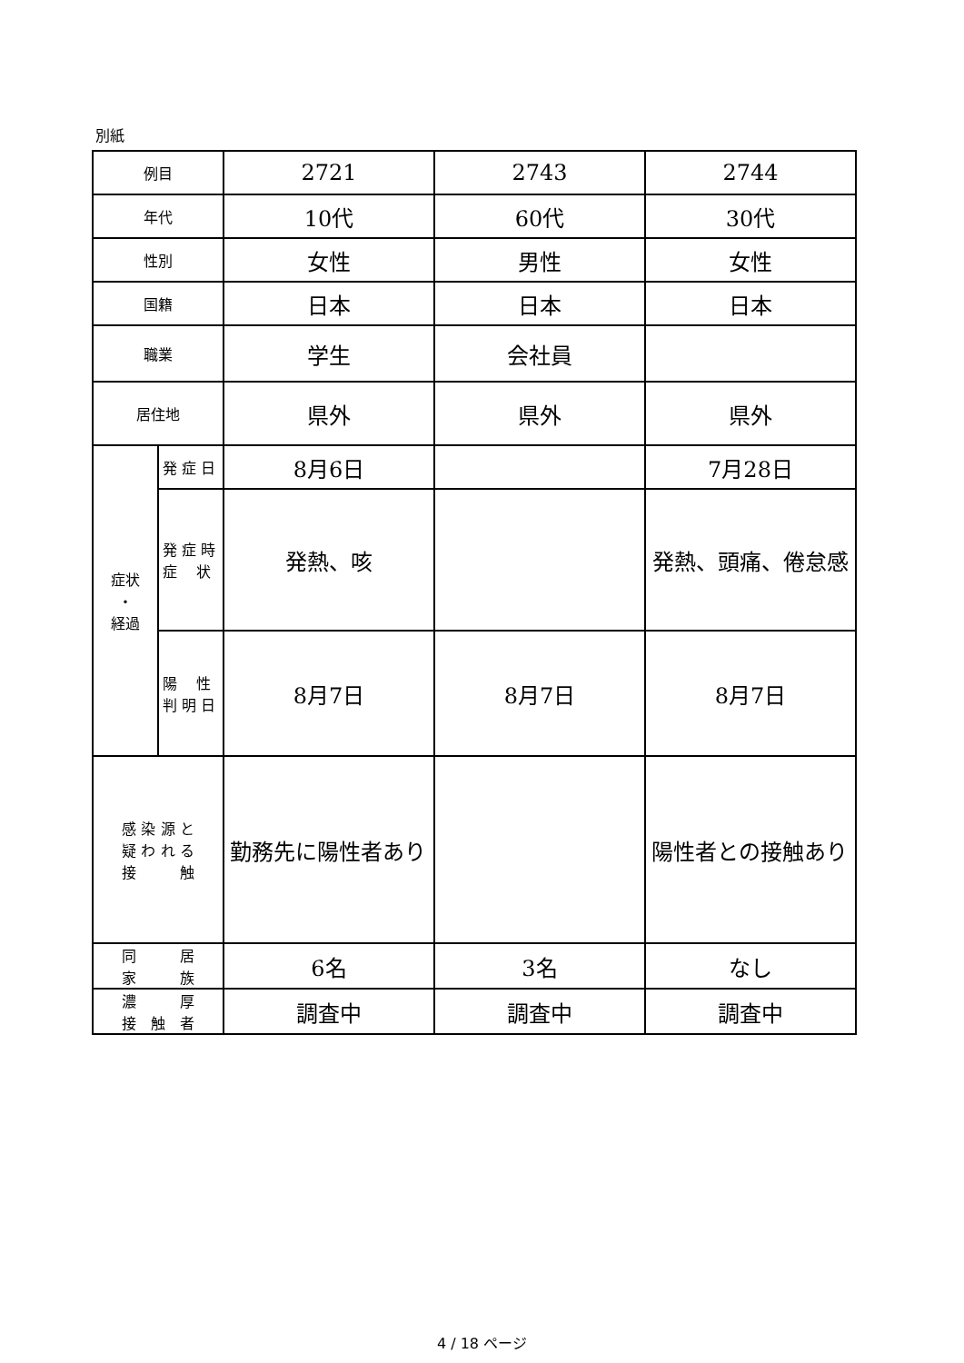別紙
| 例目 | | 2721 | 2743 | 2744 |
| 年代 | | 10代 | 60代 | 30代 |
| 性別 | | 女性 | 男性 | 女性 |
| 国籍 | | 日本 | 日本 | 日本 |
| 職業 | | 学生 | 会社員 | |
| 居住地 | | 県外 | 県外 | 県外 |
| 症状 ・ 経過 | 発 症 日 | 8月6日 | | 7月28日 |
| | 発 症 時 症 状 | 発熱、咳 | | 発熱、頭痛、倦怠感 |
| | 陽 性 判 明 日 | 8月7日 | 8月7日 | 8月7日 |
| 感 染 源 と 疑 わ れ る 接 触 | | 勤務先に陽性者あり | | 陽性者との接触あり |
| 同 居 家 族 | | 6名 | 3名 | なし |
| 濃 厚 接 触 者 | | 調査中 | 調査中 | 調査中 |
4 / 18 ページ